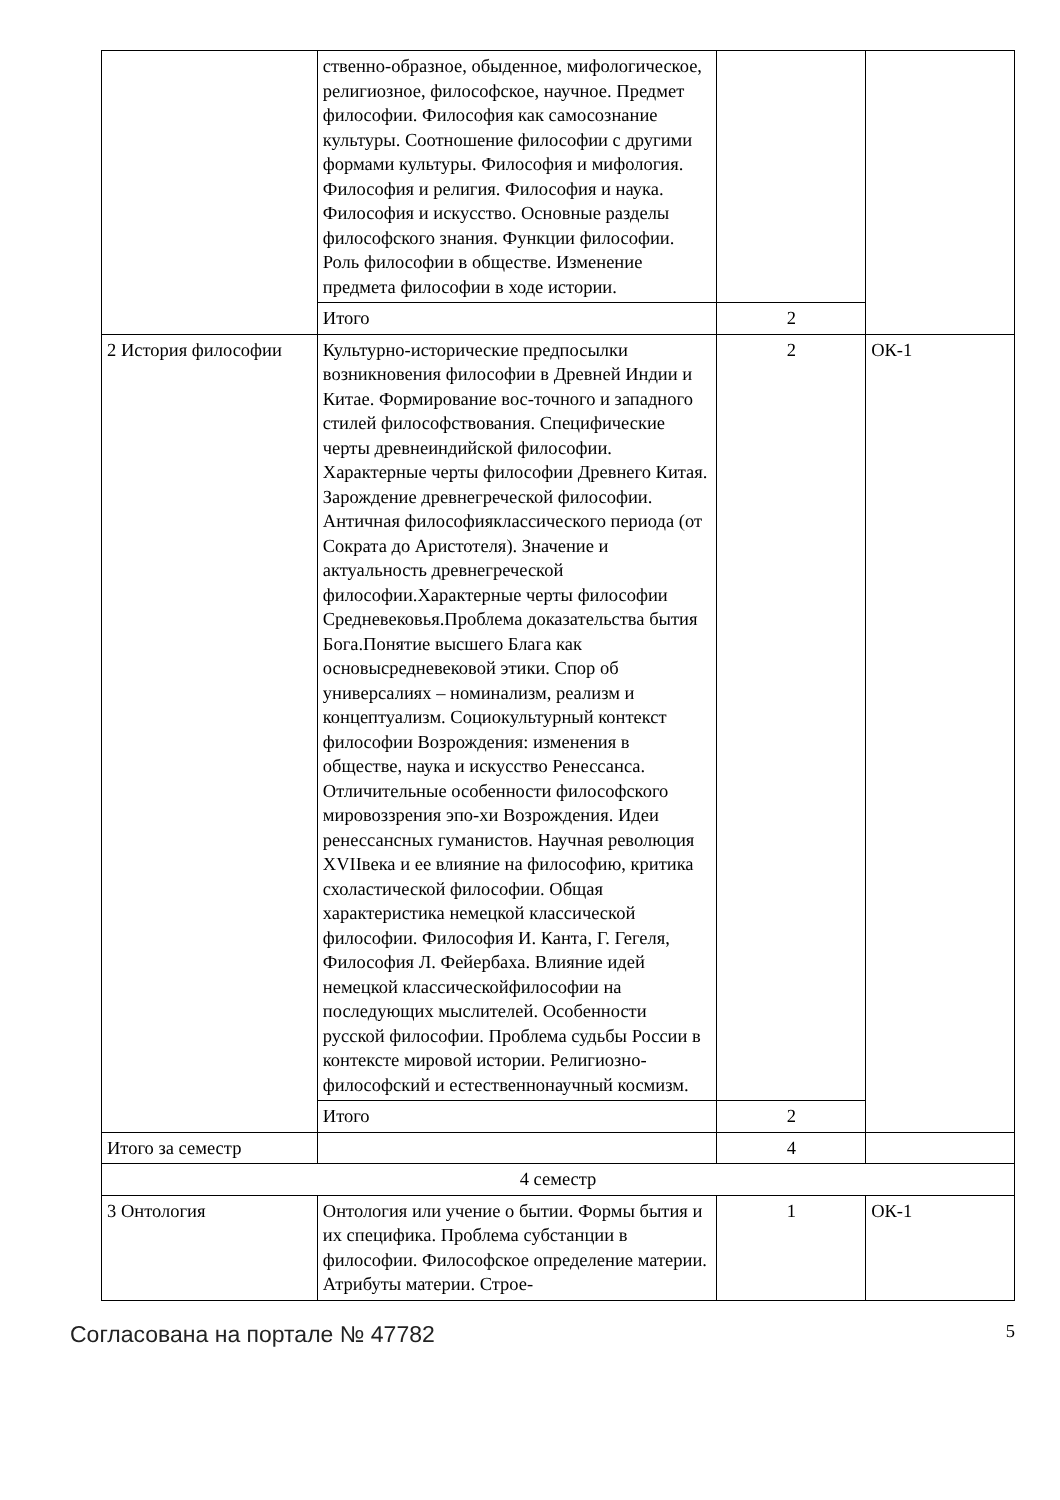| | ственно-образное, обыденное, мифологическое, религиозное, философское, научное. Предмет философии. Философия как самосознание культуры. Соотношение философии с другими формами культуры. Философия и мифология. Философия и религия. Философия и наука. Философия и искусство. Основные разделы философского знания. Функции философии. Роль философии в обществе. Изменение предмета философии в ходе истории. | | |
| | Итого | 2 | |
| 2 История философии | Культурно-исторические предпосылки возникновения философии в Древней Индии и Китае. Формирование вос-точного и западного стилей философствования. Специфические черты древнеиндийской философии. Характерные черты философии Древнего Китая. Зарождение древнегреческой философии. Античная философияклассического периода (от Сократа до Аристотеля). Значение и актуальность древнегреческой философии.Характерные черты философии Средневековья.Проблема доказательства бытия Бога.Понятие высшего Блага как основысредневековой этики. Спор об универсалиях – номинализм, реализм и концептуализм. Социокультурный контекст философии Возрождения: изменения в обществе, наука и искусство Ренессанса. Отличительные особенности философского мировоззрения эпо-хи Возрождения. Идеи ренессансных гуманистов. Научная революция XVIIвека и ее влияние на философию, критика схоластической философии. Общая характеристика немецкой классической философии. Философия И. Канта, Г. Гегеля, Философия Л. Фейербаха. Влияние идей немецкой классическойфилософии на последующих мыслителей. Особенности русской философии. Проблема судьбы России в контексте мировой истории. Религиозно-философский и естественнонаучный космизм. | 2 | ОК-1 |
| | Итого | 2 | |
| Итого за семестр | | 4 | |
| 4 семестр | | | |
| 3 Онтология | Онтология или учение о бытии. Формы бытия и их специфика. Проблема субстанции в философии. Философское определение материи. Атрибуты материи. Строе- | 1 | ОК-1 |
Согласована на портале № 47782 5